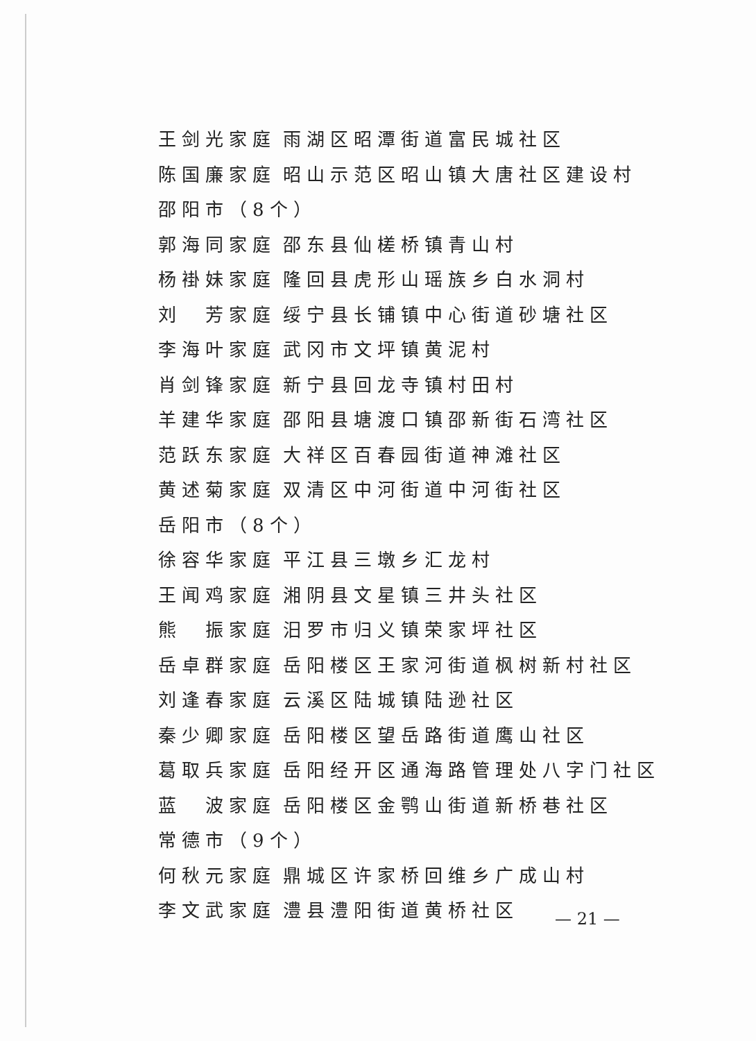王剑光家庭 雨湖区昭潭街道富民城社区
陈国廉家庭 昭山示范区昭山镇大唐社区建设村
邵阳市（8个）
郭海同家庭 邵东县仙槎桥镇青山村
杨褂妹家庭 隆回县虎形山瑶族乡白水洞村
刘　芳家庭 绥宁县长铺镇中心街道砂塘社区
李海叶家庭 武冈市文坪镇黄泥村
肖剑锋家庭 新宁县回龙寺镇村田村
羊建华家庭 邵阳县塘渡口镇邵新街石湾社区
范跃东家庭 大祥区百春园街道神滩社区
黄述菊家庭 双清区中河街道中河街社区
岳阳市（8个）
徐容华家庭 平江县三墩乡汇龙村
王闻鸡家庭 湘阴县文星镇三井头社区
熊　振家庭 汨罗市归义镇荣家坪社区
岳卓群家庭 岳阳楼区王家河街道枫树新村社区
刘逢春家庭 云溪区陆城镇陆逊社区
秦少卿家庭 岳阳楼区望岳路街道鹰山社区
葛取兵家庭 岳阳经开区通海路管理处八字门社区
蓝　波家庭 岳阳楼区金鹗山街道新桥巷社区
常德市（9个）
何秋元家庭 鼎城区许家桥回维乡广成山村
李文武家庭 澧县澧阳街道黄桥社区
— 21 —